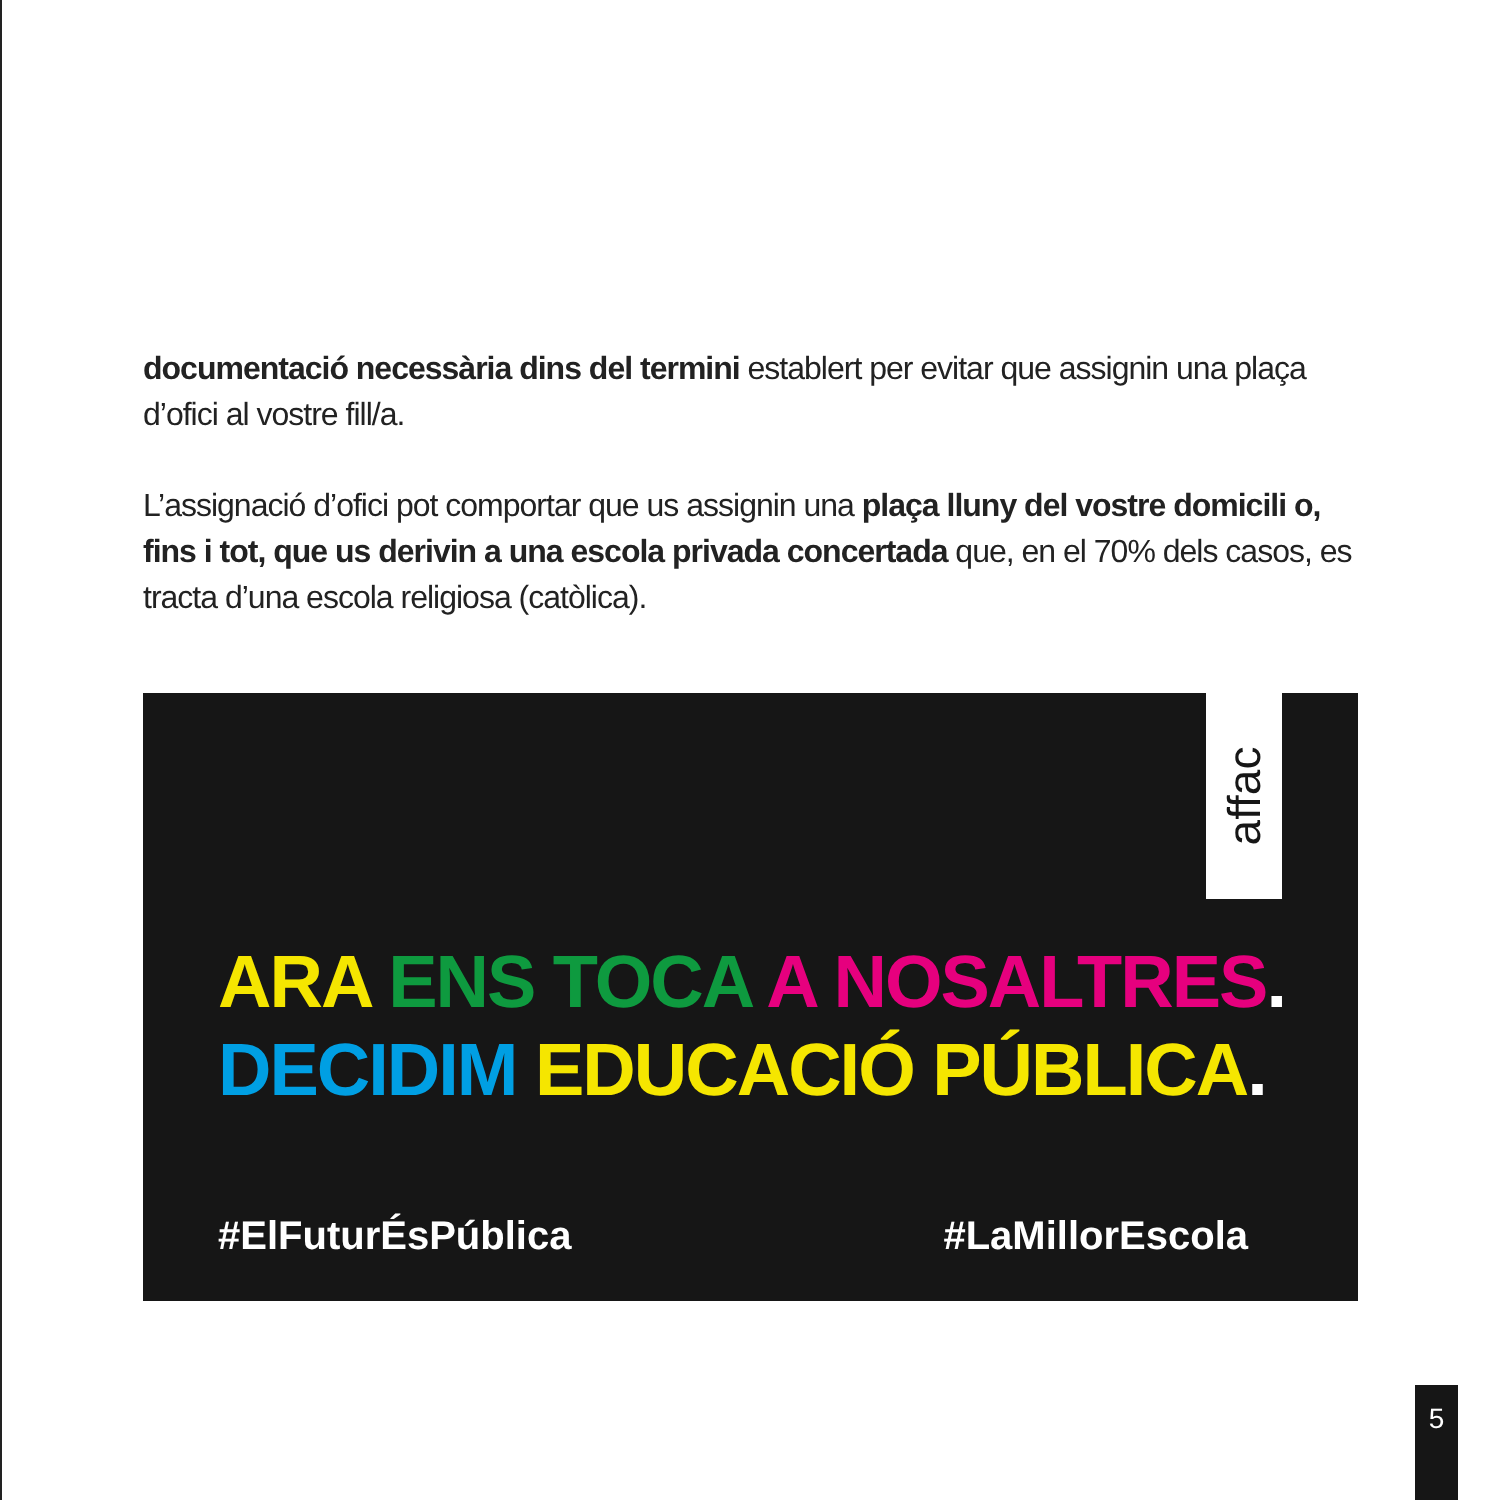documentació necessària dins del termini establert per evitar que assignin una plaça d’ofici al vostre fill/a.
L’assignació d’ofici pot comportar que us assignin una plaça lluny del vostre domicili o, fins i tot, que us derivin a una escola privada concertada que, en el 70% dels casos, es tracta d’una escola religiosa (catòlica).
affac
ARA ENS TOCA A NOSALTRES.
DECIDIM EDUCACIÓ PÚBLICA.
#ElFuturÉsPública #LaMillorEscola
5